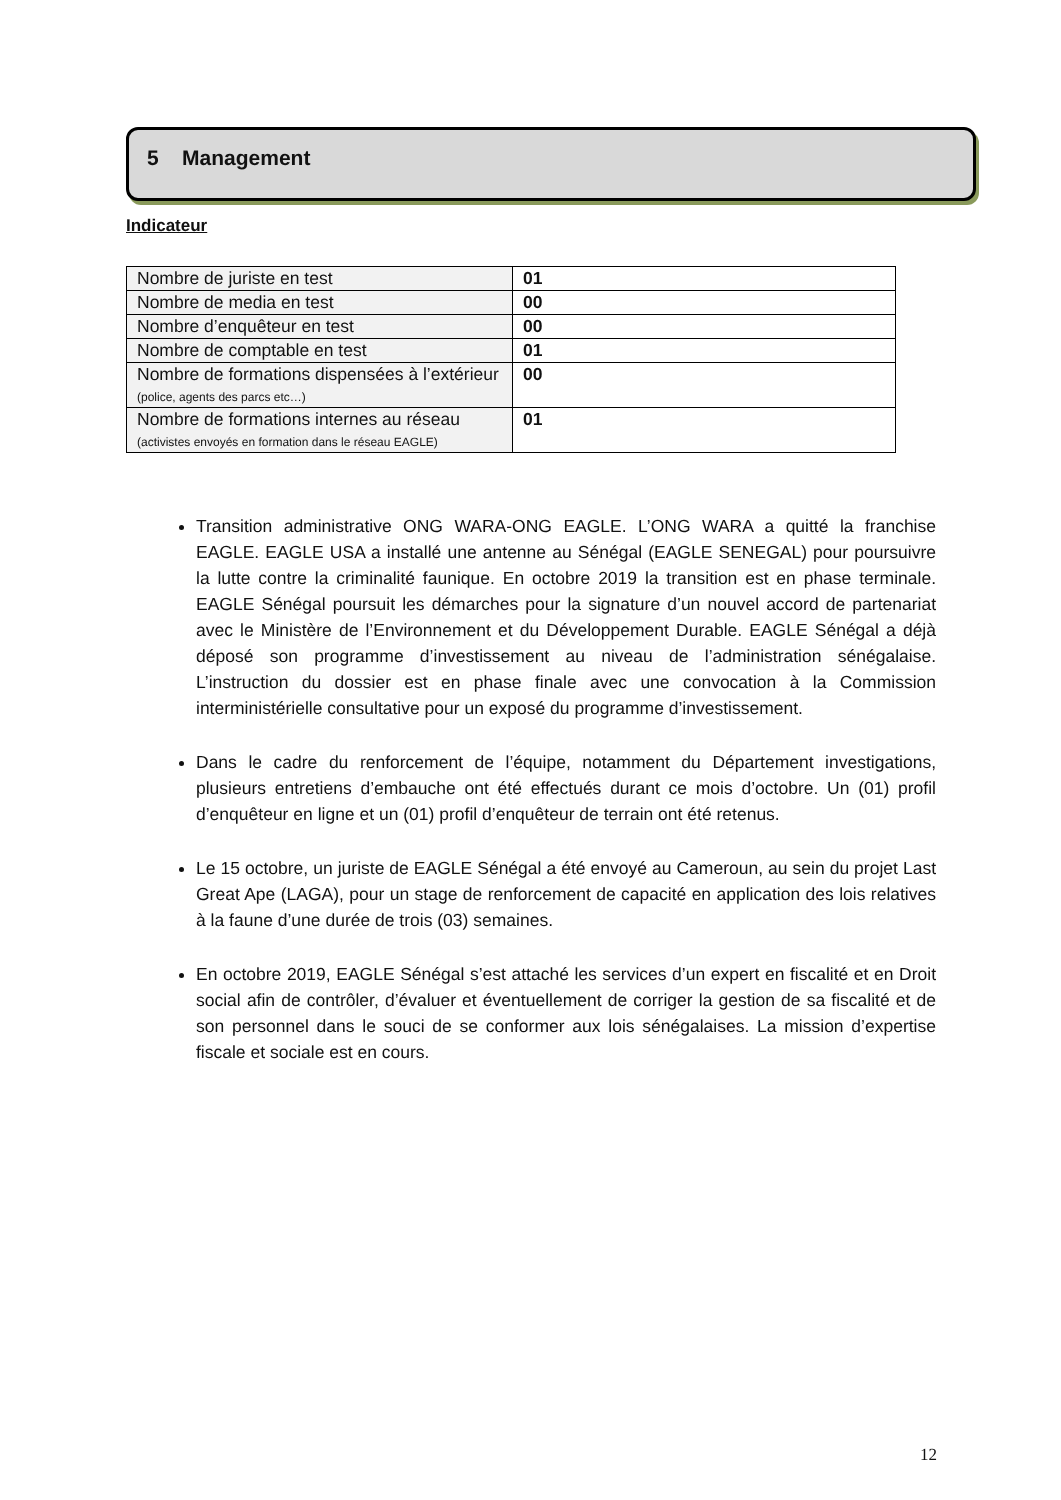5 Management
Indicateur
| Nombre de juriste en test | 01 |
| Nombre de media en test | 00 |
| Nombre d’enquêteur en test | 00 |
| Nombre de comptable en test | 01 |
| Nombre de formations dispensées à l’extérieur (police, agents des parcs etc…) | 00 |
| Nombre de formations internes au réseau (activistes envoyés en formation dans le réseau EAGLE) | 01 |
Transition administrative ONG WARA-ONG EAGLE. L’ONG WARA a quitté la franchise EAGLE. EAGLE USA a installé une antenne au Sénégal (EAGLE SENEGAL) pour poursuivre la lutte contre la criminalité faunique. En octobre 2019 la transition est en phase terminale. EAGLE Sénégal poursuit les démarches pour la signature d’un nouvel accord de partenariat avec le Ministère de l’Environnement et du Développement Durable. EAGLE Sénégal a déjà déposé son programme d’investissement au niveau de l’administration sénégalaise. L’instruction du dossier est en phase finale avec une convocation à la Commission interministérielle consultative pour un exposé du programme d’investissement.
Dans le cadre du renforcement de l’équipe, notamment du Département investigations, plusieurs entretiens d’embauche ont été effectués durant ce mois d’octobre. Un (01) profil d’enquêteur en ligne et un (01) profil d’enquêteur de terrain ont été retenus.
Le 15 octobre, un juriste de EAGLE Sénégal a été envoyé au Cameroun, au sein du projet Last Great Ape (LAGA), pour un stage de renforcement de capacité en application des lois relatives à la faune d’une durée de trois (03) semaines.
En octobre 2019, EAGLE Sénégal s’est attaché les services d’un expert en fiscalité et en Droit social afin de contrôler, d’évaluer et éventuellement de corriger la gestion de sa fiscalité et de son personnel dans le souci de se conformer aux lois sénégalaises. La mission d’expertise fiscale et sociale est en cours.
12